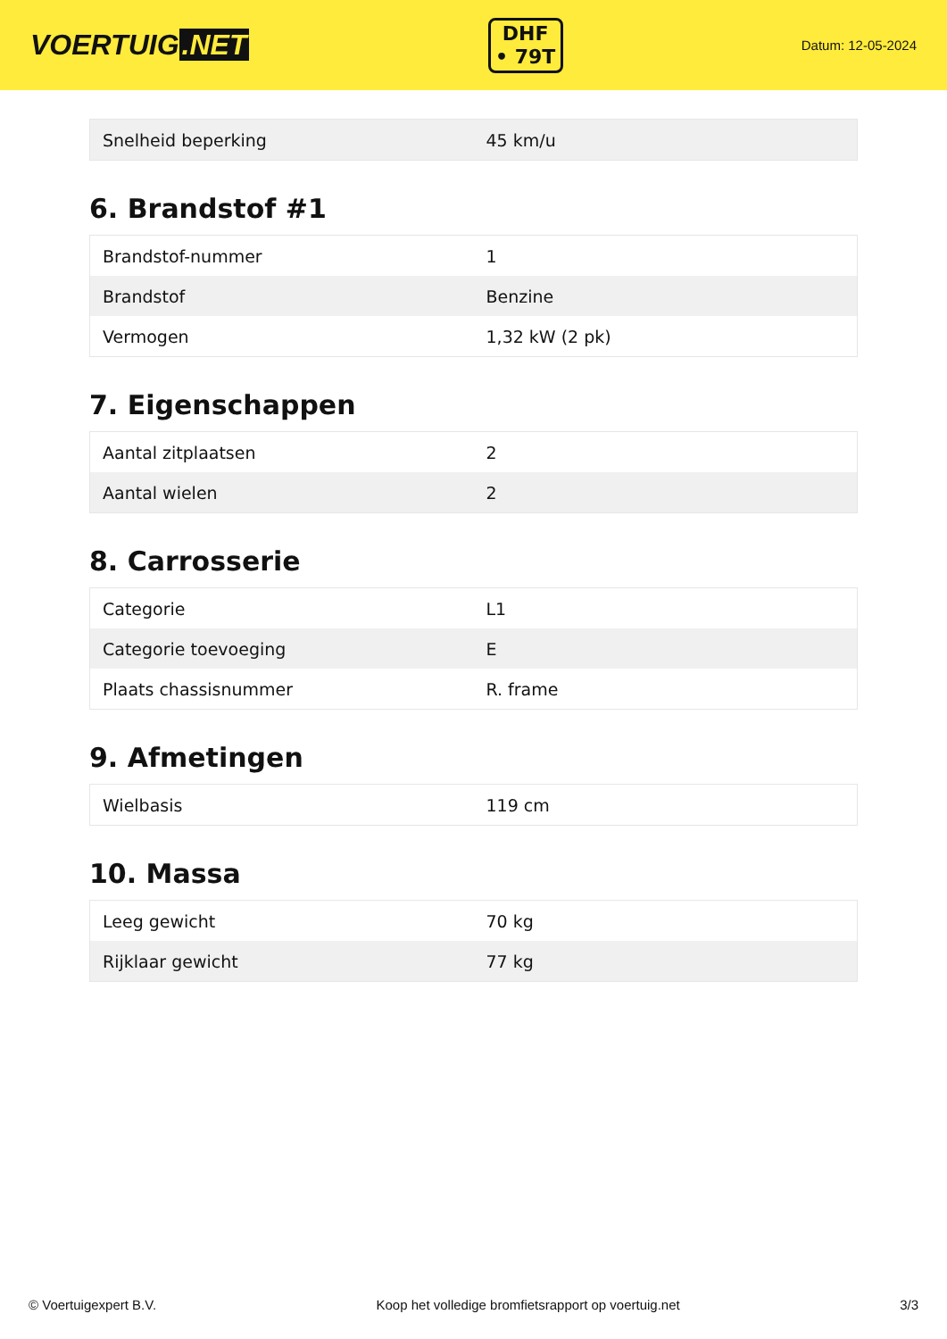VOERTUIG.NET
DHF
• 79T
Datum: 12-05-2024
| Snelheid beperking | 45 km/u |
6. Brandstof #1
| Brandstof-nummer | 1 |
| Brandstof | Benzine |
| Vermogen | 1,32 kW (2 pk) |
7. Eigenschappen
| Aantal zitplaatsen | 2 |
| Aantal wielen | 2 |
8. Carrosserie
| Categorie | L1 |
| Categorie toevoeging | E |
| Plaats chassisnummer | R. frame |
9. Afmetingen
| Wielbasis | 119 cm |
10. Massa
| Leeg gewicht | 70 kg |
| Rijklaar gewicht | 77 kg |
© Voertuigexpert B.V. Koop het volledige bromfietsrapport op voertuig.net 3/3